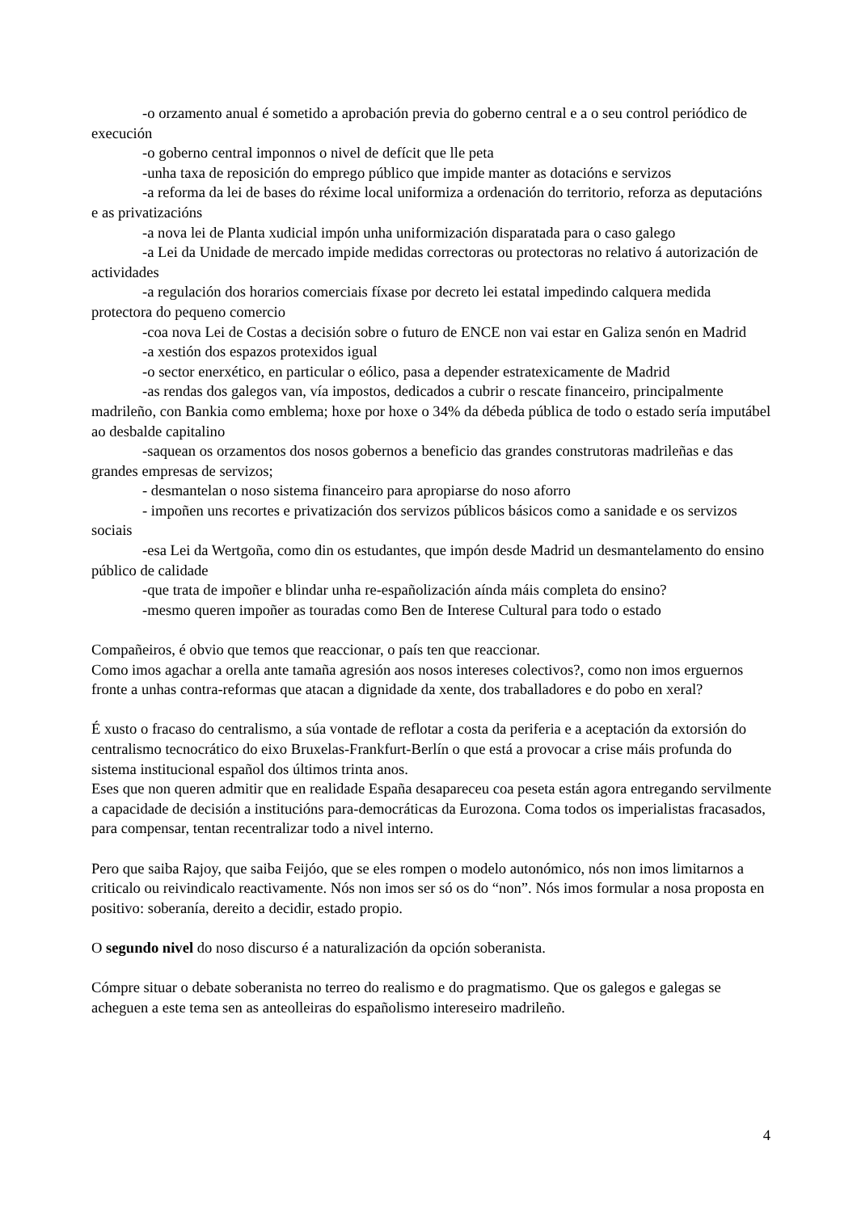-o orzamento anual é sometido a aprobación previa do goberno central e a o seu control periódico de execución
-o goberno central imponnos o nivel de defícit que lle peta
-unha taxa de reposición do emprego público que impide manter as dotacións e servizos
-a reforma da lei de bases do réxime local uniformiza a ordenación do territorio, reforza as deputacións e as privatizacións
-a nova lei de Planta xudicial impón unha uniformización disparatada para o caso galego
-a Lei da Unidade de mercado impide medidas correctoras ou protectoras no relativo á autorización de actividades
-a regulación dos horarios comerciais fíxase por decreto lei estatal impedindo calquera medida protectora do pequeno comercio
-coa nova Lei de Costas a decisión sobre o futuro de ENCE non vai estar en Galiza senón en Madrid
-a xestión dos espazos protexidos igual
-o sector enerxético, en particular o eólico, pasa a depender estratexicamente de Madrid
-as rendas dos galegos van, vía impostos, dedicados a cubrir o rescate financeiro, principalmente madrileño, con Bankia como emblema; hoxe por hoxe o 34% da débeda pública de todo o estado sería imputábel ao desbalde capitalino
-saquean os orzamentos dos nosos gobernos a beneficio das grandes construtoras madrileñas e das grandes empresas de servizos;
- desmantelan o noso sistema financeiro para apropiarse do noso aforro
- impoñen uns recortes e privatización dos servizos públicos básicos como a sanidade e os servizos sociais
-esa Lei da Wertgoña, como din os estudantes, que impón desde Madrid un desmantelamento do ensino público de calidade
-que trata de impoñer e blindar unha re-españolización aínda máis completa do ensino?
-mesmo queren impoñer as touradas como Ben de Interese Cultural para todo o estado
Compañeiros, é obvio que temos que reaccionar, o país ten que reaccionar.
Como imos agachar a orella ante tamaña agresión aos nosos intereses colectivos?, como non imos erguernos fronte a unhas contra-reformas que atacan a dignidade da xente, dos traballadores e do pobo en xeral?
É xusto o fracaso do centralismo, a súa vontade de reflotar a costa da periferia e a aceptación da extorsión do centralismo tecnocrático do eixo Bruxelas-Frankfurt-Berlín o que está a provocar a crise máis profunda do sistema institucional español dos últimos trinta anos.
Eses que non queren admitir que en realidade España desapareceu coa peseta están agora entregando servilmente a capacidade de decisión a institucións para-democráticas da Eurozona. Coma todos os imperialistas fracasados, para compensar, tentan recentralizar todo a nivel interno.
Pero que saiba Rajoy, que saiba Feijóo, que se eles rompen o modelo autonómico, nós non imos limitarnos a criticalo ou reivindicalo reactivamente. Nós non imos ser só os do “non”. Nós imos formular a nosa proposta en positivo: soberanía, dereito a decidir, estado propio.
O segundo nivel do noso discurso é a naturalización da opción soberanista.
Cómpre situar o debate soberanista no terreo do realismo e do pragmatismo. Que os galegos e galegas se acheguen a este tema sen as anteolleiras do españolismo intereseiro madrileño.
4